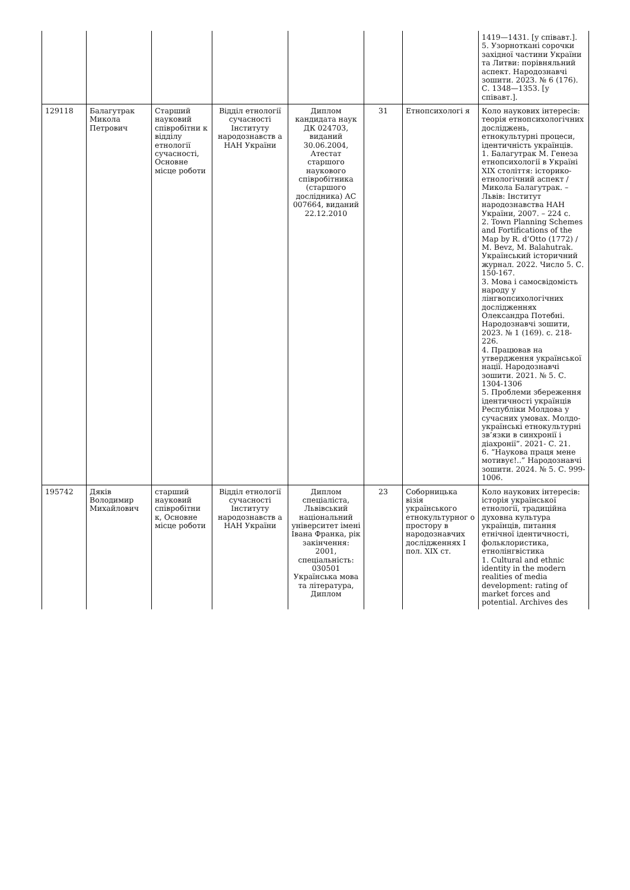| | | | | | | | 1419—1431. [у співавт.]. 5. Узорноткані сорочки західної частини України та Литви: порівняльний аспект. Народознавчі зошити. 2023. № 6 (176). С. 1348—1353. [у співавт.]. |
| 129118 | Балагутрак Микола Петрович | Старший науковий співробітни к відділу етнології сучасності, Основне місце роботи | Відділ етнології сучасності Інституту народознавств а НАН України | Диплом кандидата наук ДК 024703, виданий 30.06.2004, Атестат старшого наукового співробітника (старшого дослідника) АС 007664, виданий 22.12.2010 | 31 | Етнопсихологі я | Коло наукових інтересів: теорія етнопсихологічних досліджень, етнокультурні процеси, ідентичність українців. 1. Балагутрак М. Генеза етнопсихології в Україні XIX століття: історико-етнологічний аспект / Микола Балагутрак. – Львів: Інститут народознавства НАН України, 2007. – 224 с. 2. Town Planning Schemes and Fortifications of the Map by R. d’Otto (1772) / M. Bevz, M. Balahutrak. Український історичний журнал. 2022. Число 5. С. 150-167. 3. Мова і самосвідомість народу у лінгвопсихологічних дослідженнях Олександра Потебні. Народознавчі зошити, 2023. № 1 (169). с. 218-226. 4. Працював на утвердження української нації. Народознавчі зошити. 2021. № 5. С. 1304-1306 5. Проблеми збереження ідентичності українців Республіки Молдова у сучасних умовах. Молдо-українські етнокультурні зв’язки в синхронії і діахронії”. 2021- С. 21. 6. “Наукова праця мене мотивує!..” Народознавчі зошити. 2024. № 5. С. 999-1006. |
| 195742 | Дяків Володимир Михайлович | старший науковий співробітни к, Основне місце роботи | Відділ етнології сучасності Інституту народознавств а НАН України | Диплом спеціаліста, Львівський національний університет імені Івана Франка, рік закінчення: 2001, спеціальність: 030501 Українська мова та література, Диплом | 23 | Соборницька візія українського етнокультурног о простору в народознавчих дослідженнях І пол. XIX ст. | Коло наукових інтересів: історія української етнології, традиційна духовна культура українців, питання етнічної ідентичності, фольклористика, етнолінгвістика 1. Cultural and ethnic identity in the modern realities of media development: rating of market forces and potential. Archives des |